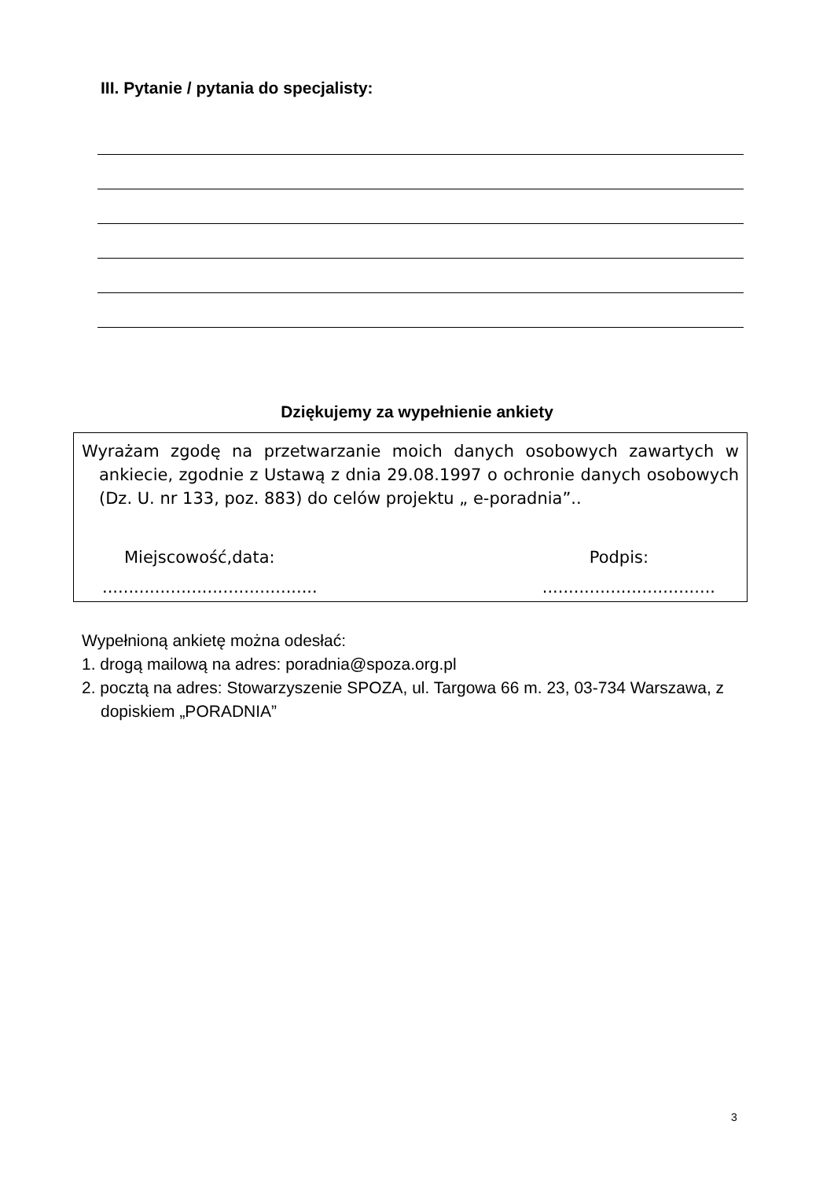III. Pytanie / pytania do specjalisty:
Dziękujemy za wypełnienie ankiety
Wyrażam zgodę na przetwarzanie moich danych osobowych zawartych w ankiecie, zgodnie z Ustawą z dnia 29.08.1997 o ochronie danych osobowych (Dz. U. nr 133, poz. 883) do celów projektu „ e-poradnia”..
Miejscowość,data: Podpis:
......................................... .................................
Wypełnioną ankietę można odesłać:
1. drogą mailową na adres: poradnia@spoza.org.pl
2. pocztą na adres: Stowarzyszenie SPOZA, ul. Targowa 66 m. 23, 03-734 Warszawa, z dopiskiem „PORADNIA”
3